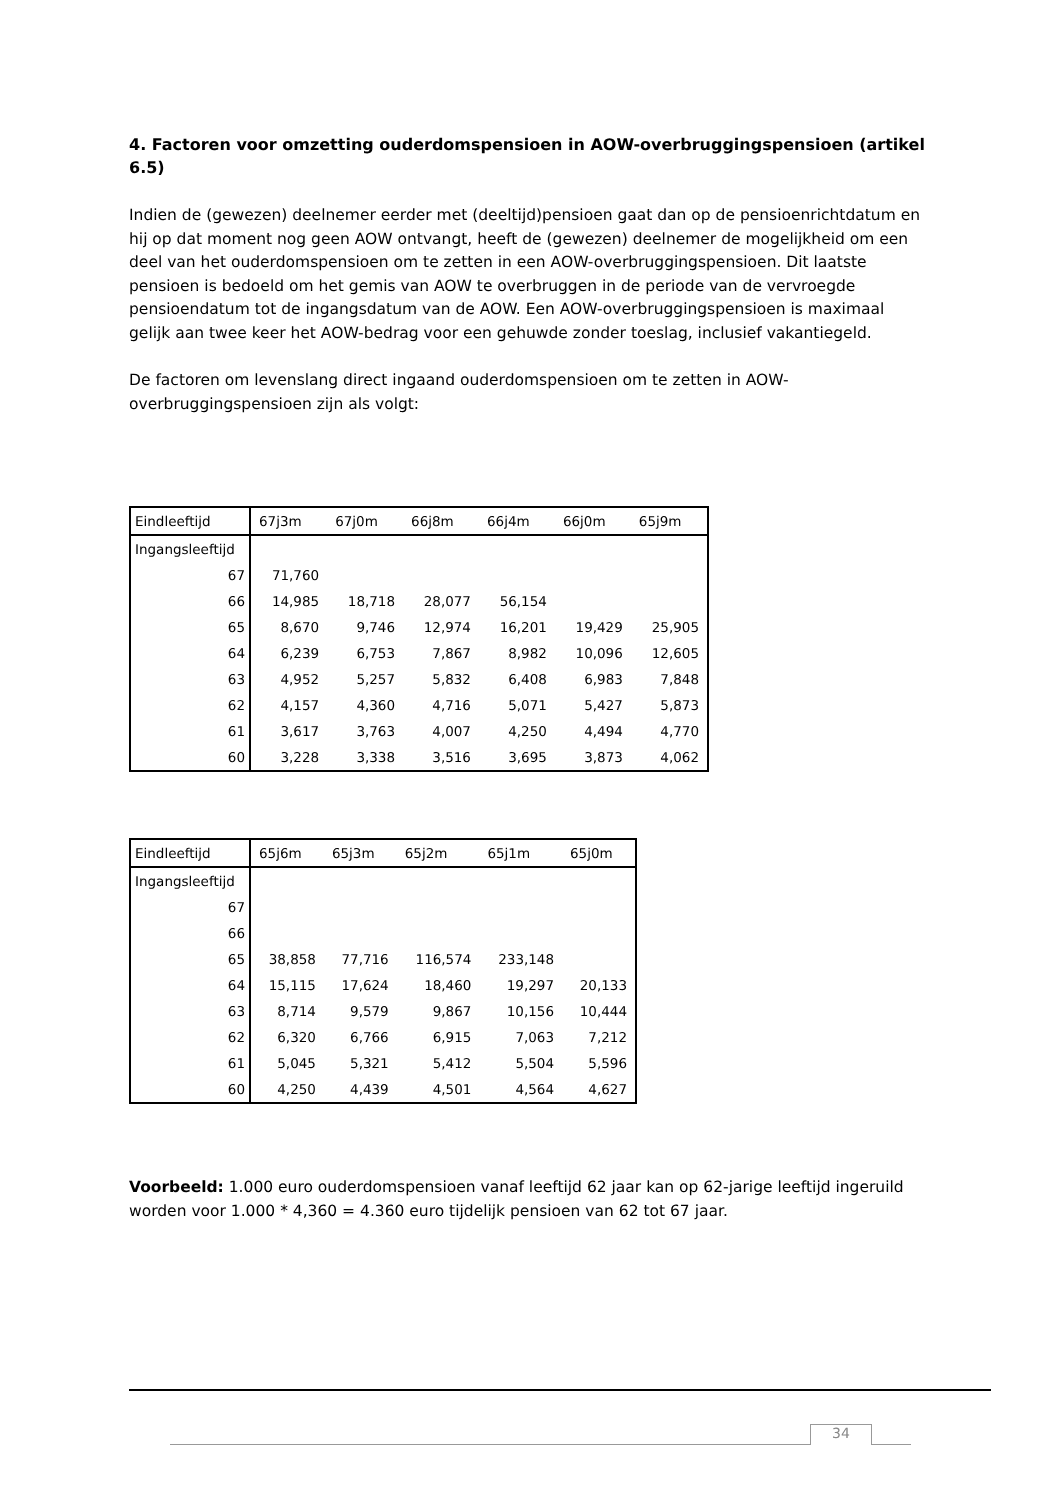4. Factoren voor omzetting ouderdomspensioen in AOW-overbruggingspensioen (artikel 6.5)
Indien de (gewezen) deelnemer eerder met (deeltijd)pensioen gaat dan op de pensioenrichtdatum en hij op dat moment nog geen AOW ontvangt, heeft de (gewezen) deelnemer de mogelijkheid om een deel van het ouderdomspensioen om te zetten in een AOW-overbruggingspensioen. Dit laatste pensioen is bedoeld om het gemis van AOW te overbruggen in de periode van de vervroegde pensioendatum tot de ingangsdatum van de AOW. Een AOW-overbruggingspensioen is maximaal gelijk aan twee keer het AOW-bedrag voor een gehuwde zonder toeslag, inclusief vakantiegeld.
De factoren om levenslang direct ingaand ouderdomspensioen om te zetten in AOW-overbruggingspensioen zijn als volgt:
| Eindleeftijd | 67j3m | 67j0m | 66j8m | 66j4m | 66j0m | 65j9m |
| Ingangsleeftijd | | | | | | |
| 67 | 71,760 | | | | | |
| 66 | 14,985 | 18,718 | 28,077 | 56,154 | | |
| 65 | 8,670 | 9,746 | 12,974 | 16,201 | 19,429 | 25,905 |
| 64 | 6,239 | 6,753 | 7,867 | 8,982 | 10,096 | 12,605 |
| 63 | 4,952 | 5,257 | 5,832 | 6,408 | 6,983 | 7,848 |
| 62 | 4,157 | 4,360 | 4,716 | 5,071 | 5,427 | 5,873 |
| 61 | 3,617 | 3,763 | 4,007 | 4,250 | 4,494 | 4,770 |
| 60 | 3,228 | 3,338 | 3,516 | 3,695 | 3,873 | 4,062 |
| Eindleeftijd | 65j6m | 65j3m | 65j2m | 65j1m | 65j0m |
| Ingangsleeftijd | | | | | |
| 67 | | | | | |
| 66 | | | | | |
| 65 | 38,858 | 77,716 | 116,574 | 233,148 | |
| 64 | 15,115 | 17,624 | 18,460 | 19,297 | 20,133 |
| 63 | 8,714 | 9,579 | 9,867 | 10,156 | 10,444 |
| 62 | 6,320 | 6,766 | 6,915 | 7,063 | 7,212 |
| 61 | 5,045 | 5,321 | 5,412 | 5,504 | 5,596 |
| 60 | 4,250 | 4,439 | 4,501 | 4,564 | 4,627 |
Voorbeeld: 1.000 euro ouderdomspensioen vanaf leeftijd 62 jaar kan op 62-jarige leeftijd ingeruild worden voor 1.000 * 4,360 = 4.360 euro tijdelijk pensioen van 62 tot 67 jaar.
34